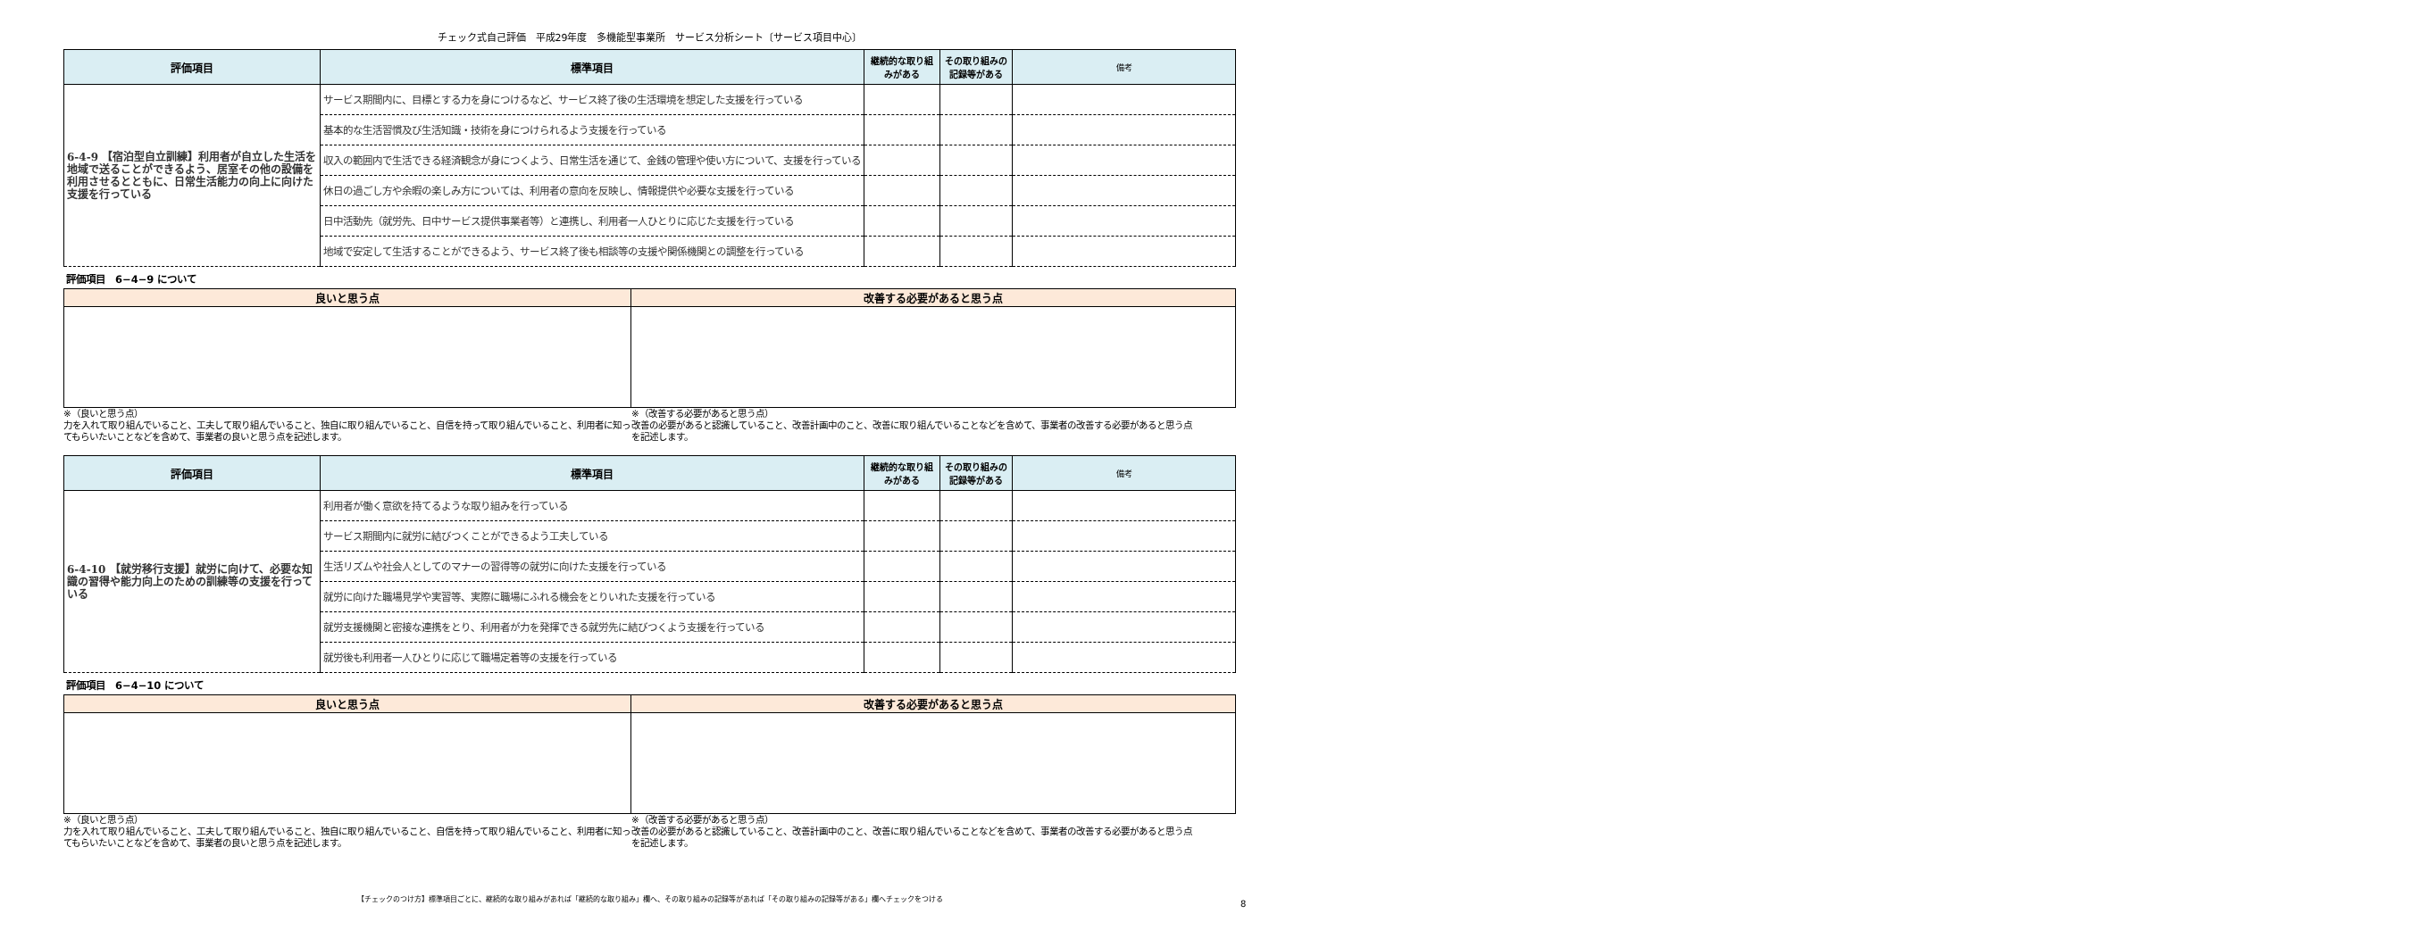チェック式自己評価　平成29年度　多機能型事業所　サービス分析シート〔サービス項目中心〕
| 評価項目 | 標準項目 | 継続的な取り組みがある | その取り組みの記録等がある | 備考 |
| --- | --- | --- | --- | --- |
| 6-4-9 【宿泊型自立訓練】利用者が自立した生活を地域で送ることができるよう、居室その他の設備を利用させるとともに、日常生活能力の向上に向けた支援を行っている | サービス期間内に、目標とする力を身につけるなど、サービス終了後の生活環境を想定した支援を行っている | | | |
| | 基本的な生活習慣及び生活知識・技術を身につけられるよう支援を行っている | | | |
| | 収入の範囲内で生活できる経済観念が身につくよう、日常生活を通じて、金銭の管理や使い方について、支援を行っている | | | |
| | 休日の過ごし方や余暇の楽しみ方については、利用者の意向を反映し、情報提供や必要な支援を行っている | | | |
| | 日中活動先（就労先、日中サービス提供事業者等）と連携し、利用者一人ひとりに応じた支援を行っている | | | |
| | 地域で安定して生活することができるよう、サービス終了後も相談等の支援や関係機関との調整を行っている | | | |
評価項目　6−4−9 について
| 良いと思う点 | 改善する必要があると思う点 |
| --- | --- |
※（良いと思う点）
力を入れて取り組んでいること、工夫して取り組んでいること、独自に取り組んでいること、自信を持って取り組んでいること、利用者に知ってもらいたいことなどを含めて、事業者の良いと思う点を記述します。
※（改善する必要があると思う点）
改善の必要があると認識していること、改善計画中のこと、改善に取り組んでいることなどを含めて、事業者の改善する必要があると思う点を記述します。
| 評価項目 | 標準項目 | 継続的な取り組みがある | その取り組みの記録等がある | 備考 |
| --- | --- | --- | --- | --- |
| 6-4-10 【就労移行支援】就労に向けて、必要な知識の習得や能力向上のための訓練等の支援を行っている | 利用者が働く意欲を持てるような取り組みを行っている | | | |
| | サービス期間内に就労に結びつくことができるよう工夫している | | | |
| | 生活リズムや社会人としてのマナーの習得等の就労に向けた支援を行っている | | | |
| | 就労に向けた職場見学や実習等、実際に職場にふれる機会をとりいれた支援を行っている | | | |
| | 就労支援機関と密接な連携をとり、利用者が力を発揮できる就労先に結びつくよう支援を行っている | | | |
| | 就労後も利用者一人ひとりに応じて職場定着等の支援を行っている | | | |
評価項目　6−4−10 について
| 良いと思う点 | 改善する必要があると思う点 |
| --- | --- |
※（良いと思う点）
力を入れて取り組んでいること、工夫して取り組んでいること、独自に取り組んでいること、自信を持って取り組んでいること、利用者に知ってもらいたいことなどを含めて、事業者の良いと思う点を記述します。
※（改善する必要があると思う点）
改善の必要があると認識していること、改善計画中のこと、改善に取り組んでいることなどを含めて、事業者の改善する必要があると思う点を記述します。
【チェックのつけ方】標準項目ごとに、継続的な取り組みがあれば「継続的な取り組み」欄へ、その取り組みの記録等があれば「その取り組みの記録等がある」欄へチェックをつける
8